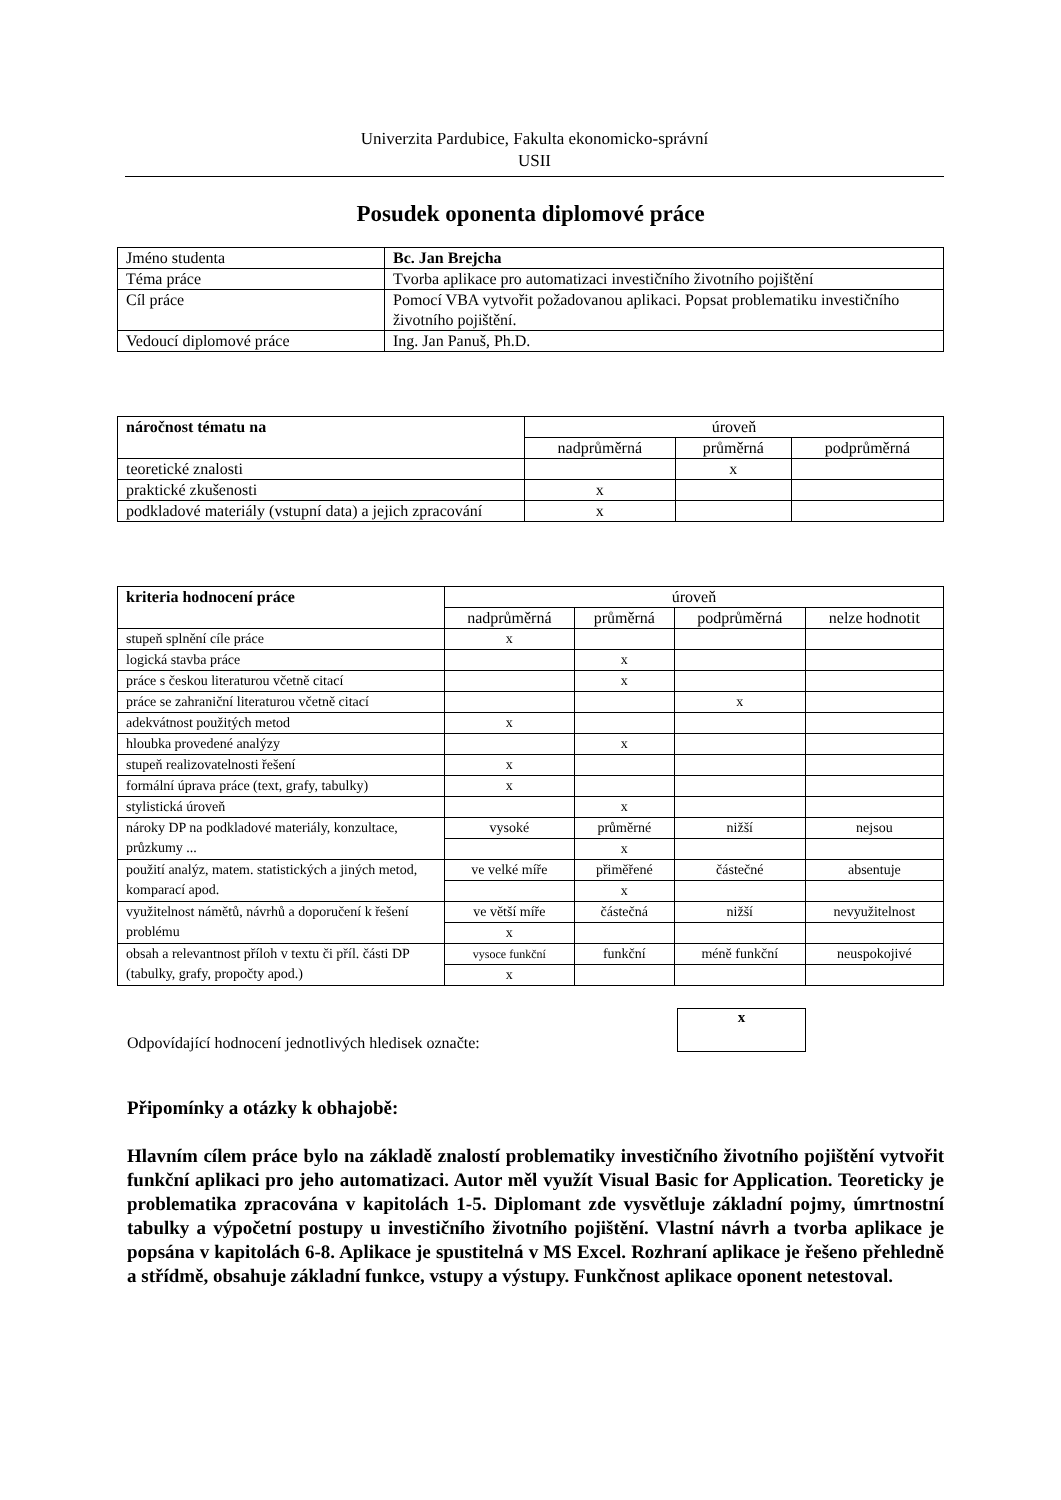Univerzita Pardubice, Fakulta ekonomicko-správní
USII
Posudek oponenta diplomové práce
| Jméno studenta | Bc. Jan Brejcha |
| Téma práce | Tvorba aplikace pro automatizaci investičního životního pojištění |
| Cíl práce | Pomocí VBA vytvořit požadovanou aplikaci. Popsat problematiku investičního životního pojištění. |
| Vedoucí diplomové práce | Ing. Jan Panuš, Ph.D. |
| náročnost tématu na | úroveň | | |
| --- | --- | --- | --- |
| | nadprůměrná | průměrná | podprůměrná |
| teoretické znalosti | | x | |
| praktické zkušenosti | x | | |
| podkladové materiály (vstupní data) a jejich zpracování | x | | |
| kriteria hodnocení práce | úroveň | | | |
| --- | --- | --- | --- | --- |
| | nadprůměrná | průměrná | podprůměrná | nelze hodnotit |
| stupeň splnění cíle práce | x | | | |
| logická stavba práce | | x | | |
| práce s českou literaturou včetně citací | | x | | |
| práce se zahraniční literaturou včetně citací | | | x | |
| adekvátnost použitých metod | x | | | |
| hloubka provedené analýzy | | x | | |
| stupeň realizovatelnosti řešení | x | | | |
| formální úprava práce (text, grafy, tabulky) | x | | | |
| stylistická úroveň | | x | | |
| nároky DP na podkladové materiály, konzultace, průzkumy ... | vysoké | průměrné | nižší | nejsou |
| | | x | | |
| použití analýz, matem. statistických a jiných metod, komparací apod. | ve velké míře | přiměřené | částečné | absentuje |
| | | x | | |
| využitelnost námětů, návrhů a doporučení k řešení problému | ve větší míře | částečná | nižší | nevyužitelnost |
| | x | | | |
| obsah a relevantnost příloh v textu či příl. části DP (tabulky, grafy, propočty apod.) | vysoce funkční | funkční | méně funkční | neuspokojivé |
| | x | | | |
Odpovídající hodnocení jednotlivých hledisek označte:
x
Připomínky a otázky k obhajobě:
Hlavním cílem práce bylo na základě znalostí problematiky investičního životního pojištění vytvořit funkční aplikaci pro jeho automatizaci. Autor měl využít Visual Basic for Application. Teoreticky je problematika zpracována v kapitolách 1-5. Diplomant zde vysvětluje základní pojmy, úmrtnostní tabulky a výpočetní postupy u investičního životního pojištění. Vlastní návrh a tvorba aplikace je popsána v kapitolách 6-8. Aplikace je spustitelná v MS Excel. Rozhraní aplikace je řešeno přehledně a střídmě, obsahuje základní funkce, vstupy a výstupy. Funkčnost aplikace oponent netestoval.